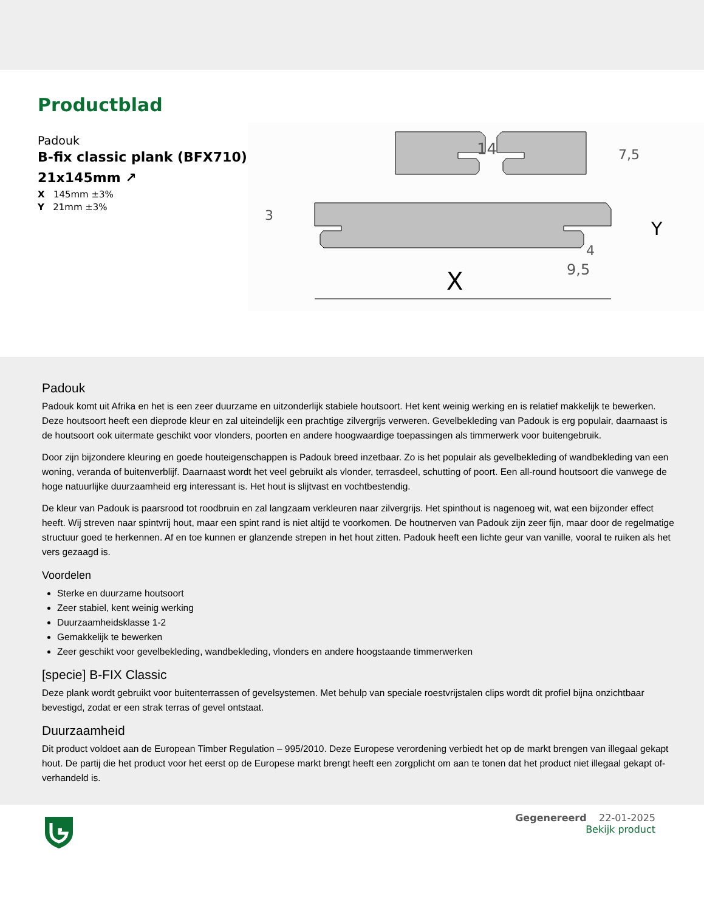Productblad
Padouk
B-fix classic plank (BFX710) 21x145mm ↗
X 145mm ±3%
Y 21mm ±3%
14
X
Y
9,5
4
3
7,5
Padouk
Padouk komt uit Afrika en het is een zeer duurzame en uitzonderlijk stabiele houtsoort. Het kent weinig werking en is relatief makkelijk te bewerken. Deze houtsoort heeft een dieprode kleur en zal uiteindelijk een prachtige zilvergrijs verweren. Gevelbekleding van Padouk is erg populair, daarnaast is de houtsoort ook uitermate geschikt voor vlonders, poorten en andere hoogwaardige toepassingen als timmerwerk voor buitengebruik.
Door zijn bijzondere kleuring en goede houteigenschappen is Padouk breed inzetbaar. Zo is het populair als gevelbekleding of wandbekleding van een woning, veranda of buitenverblijf. Daarnaast wordt het veel gebruikt als vlonder, terrasdeel, schutting of poort. Een all-round houtsoort die vanwege de hoge natuurlijke duurzaamheid erg interessant is. Het hout is slijtvast en vochtbestendig.
De kleur van Padouk is paarsrood tot roodbruin en zal langzaam verkleuren naar zilvergrijs. Het spinthout is nagenoeg wit, wat een bijzonder effect heeft. Wij streven naar spintvrij hout, maar een spint rand is niet altijd te voorkomen. De houtnerven van Padouk zijn zeer fijn, maar door de regelmatige structuur goed te herkennen. Af en toe kunnen er glanzende strepen in het hout zitten. Padouk heeft een lichte geur van vanille, vooral te ruiken als het vers gezaagd is.
Voordelen
Sterke en duurzame houtsoort
Zeer stabiel, kent weinig werking
Duurzaamheidsklasse 1-2
Gemakkelijk te bewerken
Zeer geschikt voor gevelbekleding, wandbekleding, vlonders en andere hoogstaande timmerwerken
[specie] B-FIX Classic
Deze plank wordt gebruikt voor buitenterrassen of gevelsystemen. Met behulp van speciale roestvrijstalen clips wordt dit profiel bijna onzichtbaar bevestigd, zodat er een strak terras of gevel ontstaat.
Duurzaamheid
Dit product voldoet aan de European Timber Regulation – 995/2010. Deze Europese verordening verbiedt het op de markt brengen van illegaal gekapt hout. De partij die het product voor het eerst op de Europese markt brengt heeft een zorgplicht om aan te tonen dat het product niet illegaal gekapt of- verhandeld is.
Gegenereerd 22-01-2025
Bekijk product